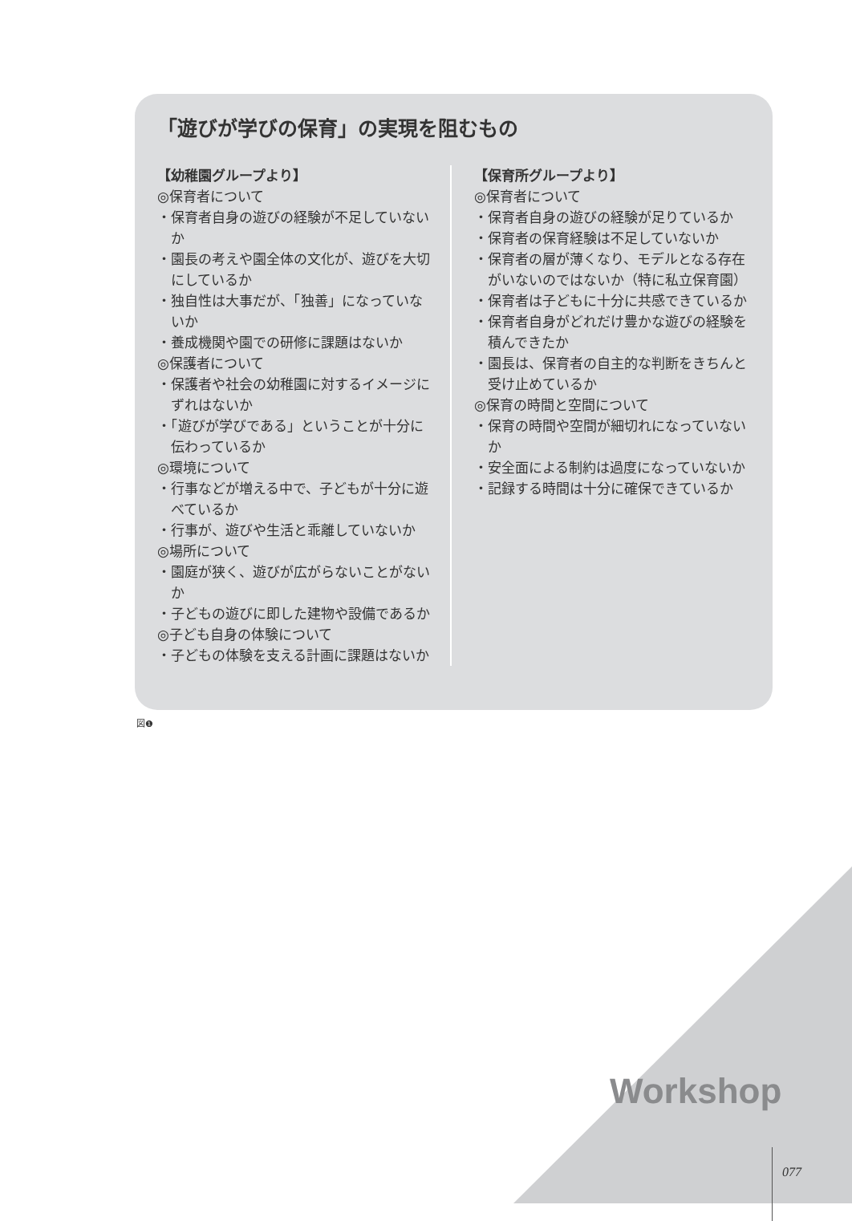「遊びが学びの保育」の実現を阻むもの
【幼稚園グループより】
◎保育者について
・保育者自身の遊びの経験が不足していないか
・園長の考えや園全体の文化が、遊びを大切にしているか
・独自性は大事だが、「独善」になっていないか
・養成機関や園での研修に課題はないか
◎保護者について
・保護者や社会の幼稚園に対するイメージにずれはないか
・「遊びが学びである」ということが十分に伝わっているか
◎環境について
・行事などが増える中で、子どもが十分に遊べているか
・行事が、遊びや生活と乖離していないか
◎場所について
・園庭が狭く、遊びが広がらないことがないか
・子どもの遊びに即した建物や設備であるか
◎子ども自身の体験について
・子どもの体験を支える計画に課題はないか
【保育所グループより】
◎保育者について
・保育者自身の遊びの経験が足りているか
・保育者の保育経験は不足していないか
・保育者の層が薄くなり、モデルとなる存在がいないのではないか（特に私立保育園）
・保育者は子どもに十分に共感できているか
・保育者自身がどれだけ豊かな遊びの経験を積んできたか
・園長は、保育者の自主的な判断をきちんと受け止めているか
◎保育の時間と空間について
・保育の時間や空間が細切れになっていないか
・安全面による制約は過度になっていないか
・記録する時間は十分に確保できているか
図❶
Workshop
077